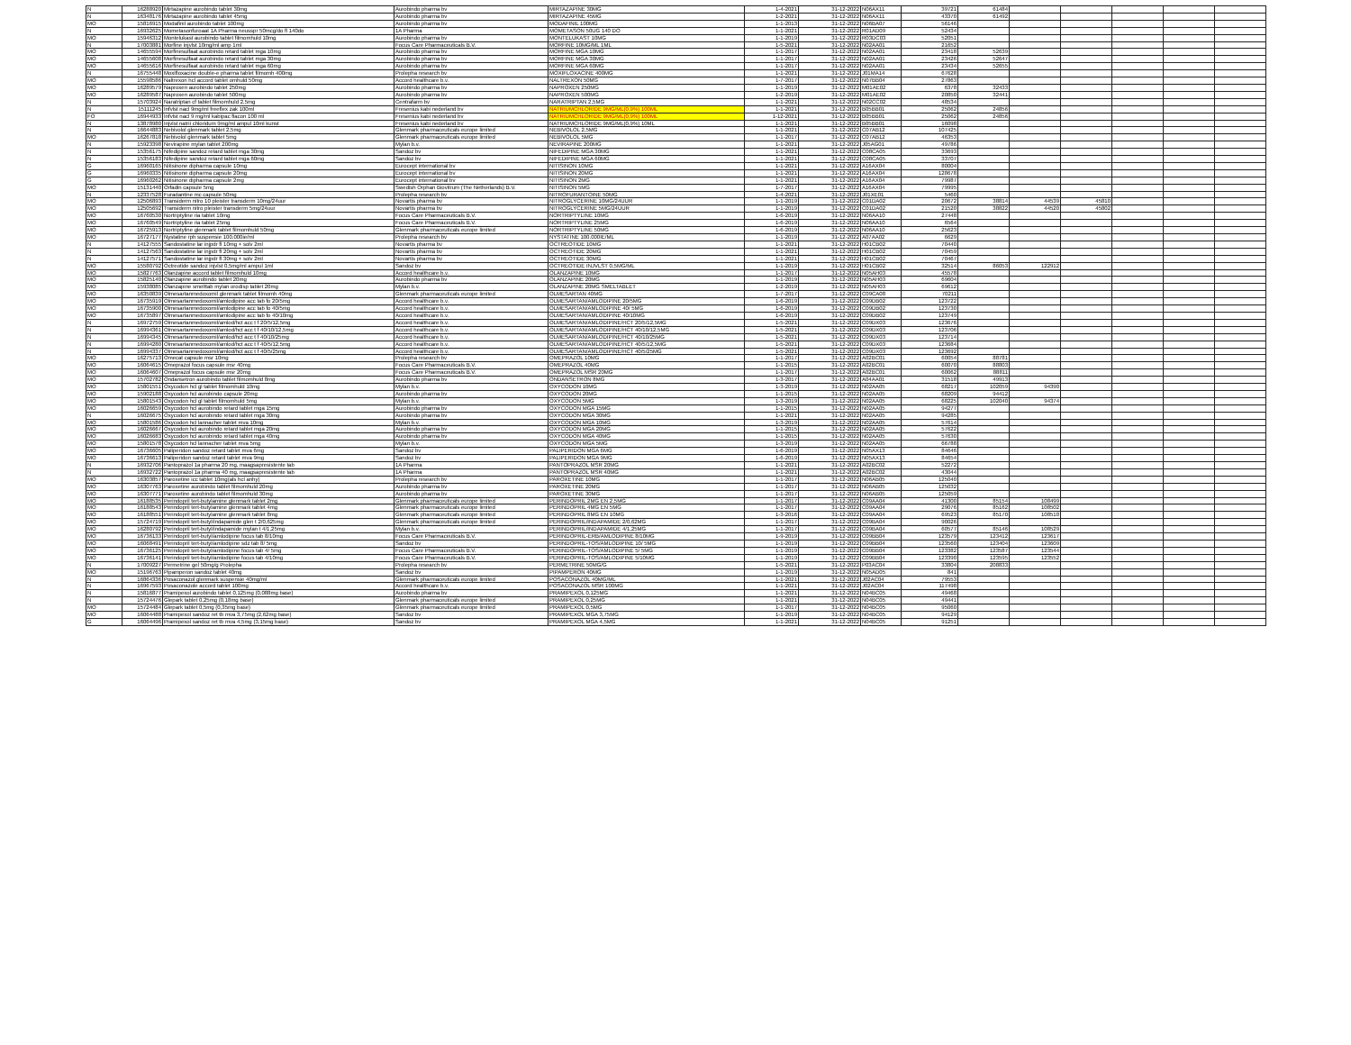| N | 16288920 | Mirtazapine aurobindo tablet 30mg | Aurobindo pharma bv | MIRTAZAPINE 30MG | 1-4-2021 | 31-12-2022 | N06AX11 | 39721 | 61484 | | | | | |
| N | 16348176 | Mirtazapine aurobindo tablet 45mg | Aurobindo pharma bv | MIRTAZAPINE 45MG | 1-2-2021 | 31-12-2022 | N06AX11 | 43370 | 61492 | | | | | |
| MO | 15816915 | Modafinil aurobindo tablet 100mg | Aurobindo pharma bv | MODAFINIL 100MG | 1-1-2013 | 31-12-2022 | N06BA07 | 56146 | | | | | | |
| N | 16932625 | Mometasonfuroaat 1A Pharma neusspr 50mcg/do fl 140do | 1A Pharma | MOMETASON 50UG 140 DO | 1-1-2021 | 31-12-2022 | R01AD09 | 52434 | | | | | | |
| MO | 15946312 | Montelukast aurobindo tablet filmomhuld 10mg | Aurobindo pharma bv | MONTELUKAST 10MG | 1-1-2019 | 31-12-2022 | R03DC03 | 52051 | | | | | | |
| N | 17003881 | Morfine injvlst 10mg/ml amp 1ml | Focus Care Pharmaceuticals B.V. | MORFINE 10MG/ML 1ML | 1-5-2021 | 31-12-2022 | N02AA01 | 21652 | | | | | | |
| MO | 14655594 | Morfinesulfaat aurobindo retard tablet mga 10mg | Aurobindo pharma bv | MORFINE MGA 10MG | 1-1-2017 | 31-12-2022 | N02AA01 | 23418 | 52639 | | | | | |
| MO | 14655608 | Morfinesulfaat aurobindo retard tablet mga 30mg | Aurobindo pharma bv | MORFINE MGA 30MG | 1-1-2017 | 31-12-2022 | N02AA01 | 23426 | 52647 | | | | | |
| MO | 14655616 | Morfinesulfaat aurobindo retard tablet mga 60mg | Aurobindo pharma bv | MORFINE MGA 60MG | 1-1-2017 | 31-12-2022 | N02AA01 | 23434 | 52655 | | | | | |
| N | 16755448 | Moxifloxacine double-e pharma tablet filmomh 400mg | Prolepha research bv | MOXIFLOXACINE 400MG | 1-1-2021 | 31-12-2022 | J01MA14 | 67628 | | | | | | |
| MO | 15598586 | Naltrexon hcl accord tablet omhuld 50mg | Accord healthcare b.v. | NALTREXON 50MG | 1-7-2017 | 31-12-2022 | N07BB04 | 27863 | | | | | | |
| MO | 16289579 | Naproxen aurobindo tablet 250mg | Aurobindo pharma bv | NAPROXEN 250MG | 1-1-2019 | 31-12-2022 | M01AE02 | 6378 | 32433 | | | | | |
| MO | 16289587 | Naproxen aurobindo tablet 500mg | Aurobindo pharma bv | NAPROXEN 500MG | 1-2-2019 | 31-12-2022 | M01AE02 | 20850 | 32441 | | | | | |
| N | 15703924 | Naratriptan cf tablet filmomhuld 2,5mg | Centrafarm bv | NARATRIPTAN 2,5MG | 1-1-2021 | 31-12-2022 | N02CC02 | 48534 | | | | | | |
| N | 15111245 | Infvlst nacl 9mg/ml freeflex zak 100ml | Fresenius kabi nederland bv | NATRIUMCHLORIDE 9MG/ML(0,9%) 100ML | 1-1-2021 | 31-12-2022 | B05BB01 | 25062 | 24856 | | | | | |
| FO | 16944933 | Infvlst nacl 9 mg/ml kabipac flacon 100 ml | Fresenius kabi nederland bv | NATRIUMCHLORIDE 9MG/ML(0,9%) 100ML | 1-12-2021 | 31-12-2022 | B05BB01 | 25062 | 24856 | | | | | |
| N | 13878980 | Injvlst natrii chloridum 9mg/ml ampul 10ml kunst | Fresenius kabi nederland bv | NATRIUMCHLORIDE 9MG/ML(0,9%) 10ML | 1-1-2021 | 31-12-2022 | B05BB01 | 16098 | | | | | | |
| N | 16644883 | Nebivolol glenmark tablet 2,5mg | Glenmark pharmaceuticals europe limited | NEBIVOLOL 2,5MG | 1-1-2021 | 31-12-2022 | C07AB12 | 107425 | | | | | | |
| MO | 16267818 | Nebivolol glenmark tablet 5mg | Glenmark pharmaceuticals europe limited | NEBIVOLOL 5MG | 1-1-2017 | 31-12-2022 | C07AB12 | 46353 | | | | | | |
| N | 15923398 | Nevirapine mylan tablet 200mg | Mylan b.v. | NEVIRAPINE 200MG | 1-1-2021 | 31-12-2022 | J05AG01 | 49786 | | | | | | |
| N | 15356175 | Nifedipine sandoz retard tablet mga 30mg | Sandoz bv | NIFEDIPINE MGA 30MG | 1-1-2021 | 31-12-2022 | C08CA05 | 33693 | | | | | | |
| N | 15356183 | Nifedipine sandoz retard tablet mga 60mg | Sandoz bv | NIFEDIPINE MGA 60MG | 1-1-2021 | 31-12-2022 | C08CA05 | 33707 | | | | | | |
| G | 16960165 | Nitisinone dipharma capsule 10mg | Eurocept international bv | NITISINON 10MG | 1-1-2021 | 31-12-2022 | A16AX04 | 80004 | | | | | | |
| G | 16960335 | Nitisinone dipharma capsule 20mg | Eurocept international bv | NITISINON 20MG | 1-1-2021 | 31-12-2022 | A16AX04 | 128678 | | | | | | |
| G | 16960262 | Nitisinone dipharma capsule 2mg | Eurocept international bv | NITISINON 2MG | 1-1-2021 | 31-12-2022 | A16AX04 | 79987 | | | | | | |
| MO | 15131440 | Orfadin capsule 5mg | Swedish Orphan Biovitrum (The Netherlands) B.V. | NITISINON 5MG | 1-7-2017 | 31-12-2022 | A16AX04 | 79995 | | | | | | |
| N | 12337528 | Furadantine mc capsule 50mg | Prolepha research bv | NITROFURANTOINE 50MG | 1-4-2021 | 31-12-2022 | J01XE01 | 5460 | | | | | | |
| MO | 12506893 | Transiderm nitro 10 pleister transderm 10mg/24uur | Novartis pharma bv | NITROGLYCERINE 10MG/24UUR | 1-1-2019 | 31-12-2022 | C01DA02 | 20672 | 38814 | 44539 | 45810 | | | |
| MO | 12505692 | Transiderm nitro pleister transderm 5mg/24uur | Novartis pharma bv | NITROGLYCERINE 5MG/24UUR | 1-1-2019 | 31-12-2022 | C01DA02 | 21520 | 38822 | 44520 | 45802 | | | |
| MO | 16760530 | Nortriptyline ria tablet 10mg | Focus Care Pharmaceuticals B.V. | NORTRIPTYLINE 10MG | 1-6-2019 | 31-12-2022 | N06AA10 | 27448 | | | | | | |
| MO | 16760549 | Nortriptyline ria tablet 25mg | Focus Care Pharmaceuticals B.V. | NORTRIPTYLINE 25MG | 1-6-2019 | 31-12-2022 | N06AA10 | 6564 | | | | | | |
| MO | 16725913 | Nortriptyline glenmark tablet filmomhuld 50mg | Glenmark pharmaceuticals europe limited | NORTRIPTYLINE 50MG | 1-6-2019 | 31-12-2022 | N06AA10 | 25623 | | | | | | |
| MO | 16727177 | Nystatine rph suspensie 100.000ie/ml | Prolepha research bv | NYSTATINE 100.000IE/ML | 1-1-2019 | 31-12-2022 | A07AA02 | 6629 | | | | | | |
| N | 14127555 | Sandostatine lar injpdr fl 10mg + solv 2ml | Novartis pharma bv | OCTREOTIDE 10MG | 1-1-2021 | 31-12-2022 | H01CB02 | 70440 | | | | | | |
| N | 14127563 | Sandostatine lar injpdr fl 20mg + solv 2ml | Novartis pharma bv | OCTREOTIDE 20MG | 1-1-2021 | 31-12-2022 | H01CB02 | 70459 | | | | | | |
| N | 14127571 | Sandostatine lar injpdr fl 30mg + solv 2ml | Novartis pharma bv | OCTREOTIDE 30MG | 1-1-2021 | 31-12-2022 | H01CB02 | 70467 | | | | | | |
| MO | 15580792 | Octreotide sandoz injvlst 0,5mg/ml ampul 1ml | Sandoz bv | OCTREOTIDE INJVLST 0,5MG/ML | 1-1-2019 | 31-12-2022 | H01CB02 | 32514 | 86053 | 122912 | | | | |
| MO | 15827763 | Olanzapine accord tablet filmomhuld 10mg | Accord healthcare b.v. | OLANZAPINE 10MG | 1-1-2017 | 31-12-2022 | N05AH03 | 45578 | | | | | | |
| MO | 15825140 | Olanzapine aurobindo tablet 20mg | Aurobindo pharma bv | OLANZAPINE 20MG | 1-1-2019 | 31-12-2022 | N05AH03 | 69604 | | | | | | |
| MO | 15938085 | Olanzapine smelttab mylan orodisp tablet 20mg | Mylan b.v. | OLANZAPINE 20MG SMELTABLET | 1-2-2019 | 31-12-2022 | N05AH03 | 69612 | | | | | | |
| MO | 16350839 | Olmesartanmedoxomil glenmark tablet filmomh 40mg | Glenmark pharmaceuticals europe limited | OLMESARTAN 40MG | 1-7-2017 | 31-12-2022 | C09CA08 | 70211 | | | | | | |
| MO | 16735919 | Olmesartanmedoxomil/amlodipine acc tab fo 20/5mg | Accord healthcare b.v. | OLMESARTAN/AMLODIPINE 20/5MG | 1-6-2019 | 31-12-2022 | C09DB02 | 123722 | | | | | | |
| MO | 16735900 | Olmesartanmedoxomil/amlodipine acc tab fo 40/5mg | Accord healthcare b.v. | OLMESARTAN/AMLODIPINE 40/ 5MG | 1-6-2019 | 31-12-2022 | C09DB02 | 123730 | | | | | | |
| MO | 16735897 | Olmesartanmedoxomil/amlodipine acc tab fo 40/10mg | Accord healthcare b.v. | OLMESARTAN/AMLODIPINE 40/10MG | 1-6-2019 | 31-12-2022 | C09DB02 | 123749 | | | | | | |
| N | 16972759 | Olmesartanmedoxomil/amlod/hct acc t f 20/5/12,5mg | Accord healthcare b.v. | OLMESARTAN/AMLODIPINE/HCT 20/5/12,5MG | 1-5-2021 | 31-12-2022 | C09DX03 | 123676 | | | | | | |
| N | 16994361 | Olmesartanmedoxomil/amlod/hct acc t f 40/10/12,5mg | Accord healthcare b.v. | OLMESARTAN/AMLODIPINE/HCT 40/10/12,5MG | 1-5-2021 | 31-12-2022 | C09DX03 | 123706 | | | | | | |
| N | 16994345 | Olmesartanmedoxomil/amlod/hct acc t f 40/10/25mg | Accord healthcare b.v. | OLMESARTAN/AMLODIPINE/HCT 40/10/25MG | 1-5-2021 | 31-12-2022 | C09DX03 | 123714 | | | | | | |
| N | 16994280 | Olmesartanmedoxomil/amlod/hct acc t f 40/5/12,5mg | Accord healthcare b.v. | OLMESARTAN/AMLODIPINE/HCT 40/5/12,5MG | 1-5-2021 | 31-12-2022 | C09DX03 | 123684 | | | | | | |
| N | 16994337 | Olmesartanmedoxomil/amlod/hct acc t f 40/5/25mg | Accord healthcare b.v. | OLMESARTAN/AMLODIPINE/HCT 40/5/25MG | 1-5-2021 | 31-12-2022 | C09DX03 | 123692 | | | | | | |
| MO | 16275713 | Omecat capsule msr 10mg | Prolepha research bv | OMEPRAZOL 10MG | 1-1-2017 | 31-12-2022 | A02BC01 | 60054 | 88781 | | | | | |
| MO | 16064615 | Omeprazol focus capsule msr 40mg | Focus Care Pharmaceuticals B.V. | OMEPRAZOL 40MG | 1-1-2015 | 31-12-2022 | A02BC01 | 60070 | 88803 | | | | | |
| MO | 16064607 | Omeprazol focus capsule msr 20mg | Focus Care Pharmaceuticals B.V. | OMEPRAZOL MSR 20MG | 1-1-2017 | 31-12-2022 | A02BC01 | 60062 | 88811 | | | | | |
| MO | 15702782 | Ondansetron aurobindo tablet filmomhuld 8mg | Aurobindo pharma bv | ONDANSETRON 8MG | 1-3-2017 | 31-12-2022 | A04AA01 | 31518 | 49913 | | | | | |
| MO | 15801551 | Oxycodon hcl gl tablet filmomhuld 10mg | Mylan b.v. | OXYCODON 10MG | 1-3-2019 | 31-12-2022 | N02AA05 | 68217 | 102059 | 94390 | | | | |
| MO | 15902188 | Oxycodon hcl aurobindo capsule 20mg | Aurobindo pharma bv | OXYCODON 20MG | 1-1-2015 | 31-12-2022 | N02AA05 | 68209 | 94412 | | | | | |
| MO | 15801543 | Oxycodon hcl gl tablet filmomhuld 5mg | Mylan b.v. | OXYCODON 5MG | 1-3-2019 | 31-12-2022 | N02AA05 | 68225 | 102040 | 94374 | | | | |
| MO | 16026659 | Oxycodon hcl aurobindo retard tablet mga 15mg | Aurobindo pharma bv | OXYCODON MGA 15MG | 1-1-2015 | 31-12-2022 | N02AA05 | 94277 | | | | | | |
| N | 16026675 | Oxycodon hcl aurobindo retard tablet mga 30mg | Aurobindo pharma bv | OXYCODON MGA 30MG | 1-1-2021 | 31-12-2022 | N02AA05 | 94285 | | | | | | |
| MO | 15801586 | Oxycodon hcl lannacher tablet mva 10mg | Mylan b.v. | OXYCODON MGA 10MG | 1-3-2019 | 31-12-2022 | N02AA05 | 57614 | | | | | | |
| MO | 16026667 | Oxycodon hcl aurobindo retard tablet mga 20mg | Aurobindo pharma bv | OXYCODON MGA 20MG | 1-1-2015 | 31-12-2022 | N02AA05 | 57622 | | | | | | |
| MO | 16026683 | Oxycodon hcl aurobindo retard tablet mga 40mg | Aurobindo pharma bv | OXYCODON MGA 40MG | 1-1-2015 | 31-12-2022 | N02AA05 | 57630 | | | | | | |
| MO | 15801578 | Oxycodon hcl lannacher tablet mva 5mg | Mylan b.v. | OXYCODON MGA 5MG | 1-3-2019 | 31-12-2022 | N02AA05 | 66788 | | | | | | |
| MO | 16736605 | Paliperidon sandoz retard tablet mva 6mg | Sandoz bv | PALIPERIDON MGA 6MG | 1-6-2019 | 31-12-2022 | N05AX13 | 84646 | | | | | | |
| MO | 16736613 | Paliperidon sandoz retard tablet mva 9mg | Sandoz bv | PALIPERIDON MGA 9MG | 1-6-2019 | 31-12-2022 | N05AX13 | 84654 | | | | | | |
| N | 16932706 | Pantoprazol 1a pharma 20 mg, maagsapresistente tab | 1A Pharma | PANTOPRAZOL MSR 20MG | 1-1-2021 | 31-12-2022 | A02BC02 | 52272 | | | | | | |
| N | 16932722 | Pantoprazol 1a pharma 40 mg, maagsapresistente tab | 1A Pharma | PANTOPRAZOL MSR 40MG | 1-1-2021 | 31-12-2022 | A02BC02 | 43044 | | | | | | |
| MO | 16303857 | Paroxetine icc tablet 10mg(als hcl anhy) | Prolepha research bv | PAROXETINE 10MG | 1-1-2017 | 31-12-2022 | N06AB05 | 125040 | | | | | | |
| MO | 16307763 | Paroxetine aurobindo tablet filmomhuld 20mg | Aurobindo pharma bv | PAROXETINE 20MG | 1-1-2017 | 31-12-2022 | N06AB05 | 125032 | | | | | | |
| MO | 16307771 | Paroxetine aurobindo tablet filmomhuld 30mg | Aurobindo pharma bv | PAROXETINE 30MG | 1-1-2017 | 31-12-2022 | N06AB05 | 125059 | | | | | | |
| MO | 16188535 | Perindopril tert-butylamine glenmark tablet 2mg | Glenmark pharmaceuticals europe limited | PERINDOPRIL 2MG EN 2,5MG | 1-1-2017 | 31-12-2022 | C09AA04 | 41300 | 85154 | 108499 | | | | |
| MO | 16188543 | Perindopril tert-butylamine glenmark tablet 4mg | Glenmark pharmaceuticals europe limited | PERINDOPRIL 4MG EN 5MG | 1-1-2017 | 31-12-2022 | C09AA04 | 29076 | 85162 | 108502 | | | | |
| MO | 16188551 | Perindopril tert-butylamine glenmark tablet 8mg | Glenmark pharmaceuticals europe limited | PERINDOPRIL 8MG EN 10MG | 1-3-2016 | 31-12-2022 | C09AA04 | 69523 | 85170 | 108510 | | | | |
| MO | 15724719 | Perindopril tert-butyl/indapamide glen t 2/0,625mg | Glenmark pharmaceuticals europe limited | PERINDOPRIL/INDAPAMIDE 2/0,62MG | 1-1-2017 | 31-12-2022 | C09BA04 | 90026 | | | | | | |
| MO | 16280792 | Perindopril tert-butyl/indapamide mylan t 4/1,25mg | Mylan b.v. | PERINDOPRIL/INDAPAMIDE 4/1,25MG | 1-1-2017 | 31-12-2022 | C09BA04 | 60577 | 85146 | 108529 | | | | |
| MO | 16736133 | Perindopril tert-butyl/amlodipine focus tab 8/10mg | Focus Care Pharmaceuticals B.V. | PERINDOPRIL-ERB/AMLODIPINE 8/10MG | 1-9-2019 | 31-12-2022 | C09BB04 | 123579 | 123412 | 123617 | | | | |
| MO | 16068491 | Perindopril tert-butyl/amlodipine sdz tab 8/ 5mg | Sandoz bv | PERINDOPRIL-TOS/AMLODIPINE 10/ 5MG | 1-1-2019 | 31-12-2022 | C09BB04 | 123560 | 123404 | 123609 | | | | |
| MO | 16736125 | Perindopril tert-butyl/amlodipine focus tab 4/ 5mg | Focus Care Pharmaceuticals B.V. | PERINDOPRIL-TOS/AMLODIPINE 5/ 5MG | 1-1-2019 | 31-12-2022 | C09BB04 | 123382 | 123587 | 123544 | | | | |
| MO | 16736141 | Perindopril tert-butyl/amlodipine focus tab 4/10mg | Focus Care Pharmaceuticals B.V. | PERINDOPRIL-TOS/AMLODIPINE 5/10MG | 1-1-2019 | 31-12-2022 | C09BB04 | 123390 | 123595 | 123552 | | | | |
| N | 17009227 | Permetrine gel 50mg/g Prolepha | Prolepha research bv | PERMETRINE 50MG/G | 1-5-2021 | 31-12-2022 | P03AC04 | 33804 | 208833 | | | | | |
| MO | 15196763 | Pipamperon sandoz tablet 40mg | Sandoz bv | PIPAMPERON 40MG | 1-1-2019 | 31-12-2022 | N05AD05 | 841 | | | | | | |
| N | 16864336 | Posaconazol glenmark suspensie 40mg/ml | Glenmark pharmaceuticals europe limited | POSACONAZOL 40MG/ML | 1-1-2021 | 31-12-2022 | J02AC04 | 79553 | | | | | | |
| N | 16967593 | Posaconazole accord tablet 100mg | Accord healthcare b.v. | POSACONAZOL MSR 100MG | 1-1-2021 | 31-12-2022 | J02AC04 | 117498 | | | | | | |
| N | 15816877 | Pramipexol aurobindo tablet 0,125mg (0,088mg base) | Aurobindo pharma bv | PRAMIPEXOL 0,125MG | 1-1-2021 | 31-12-2022 | N04BC05 | 49468 | | | | | | |
| N | 15724476 | Glepark tablet 0,25mg (0,18mg base) | Glenmark pharmaceuticals europe limited | PRAMIPEXOL 0,25MG | 1-1-2021 | 31-12-2022 | N04BC05 | 49441 | | | | | | |
| MO | 15724484 | Glepark tablet 0,5mg (0,35mg base) | Glenmark pharmaceuticals europe limited | PRAMIPEXOL 0,5MG | 1-1-2017 | 31-12-2022 | N04BC05 | 95060 | | | | | | |
| MO | 16064488 | Pramipexol sandoz ret tb mva 3,75mg (2,62mg base) | Sandoz bv | PRAMIPEXOL MGA 3,75MG | 1-1-2019 | 31-12-2022 | N04BC05 | 94129 | | | | | | |
| G | 16064496 | Pramipexol sandoz ret tb mva 4,5mg (3,15mg base) | Sandoz bv | PRAMIPEXOL MGA 4,5MG | 1-1-2021 | 31-12-2022 | N04BC05 | 91251 | | | | | | |